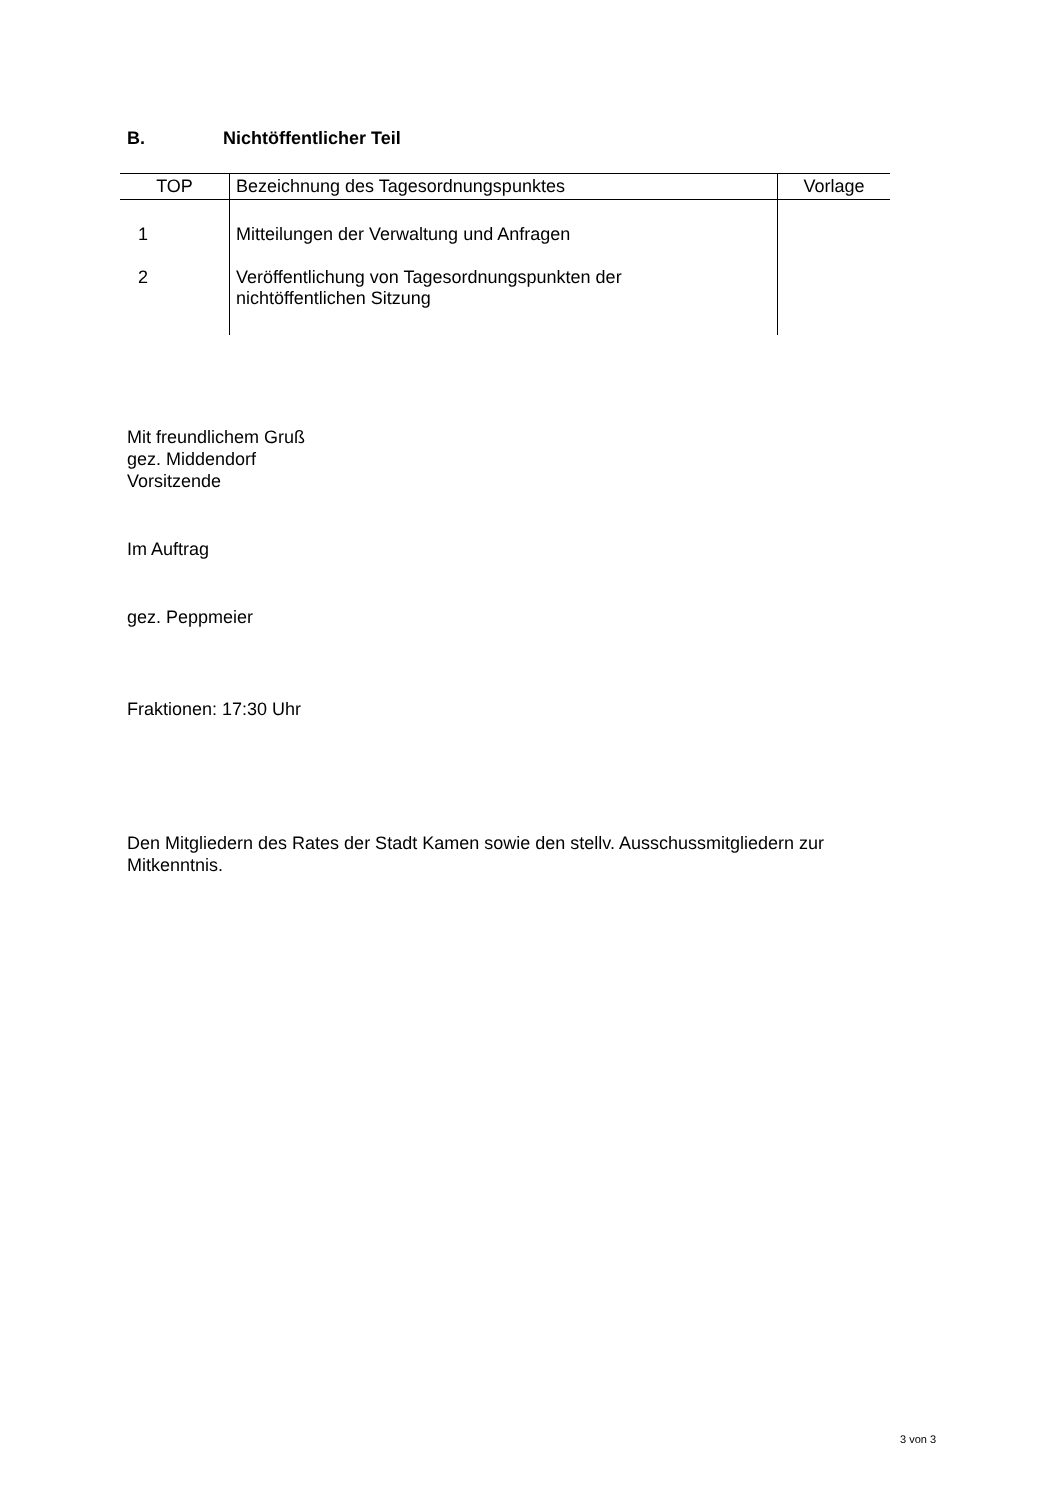B. Nichtöffentlicher Teil
| TOP | Bezeichnung des Tagesordnungspunktes | Vorlage |
| --- | --- | --- |
| 1 | Mitteilungen der Verwaltung und Anfragen | |
| 2 | Veröffentlichung von Tagesordnungspunkten der nichtöffentlichen Sitzung | |
Mit freundlichem Gruß
gez. Middendorf
Vorsitzende
Im Auftrag
gez. Peppmeier
Fraktionen: 17:30 Uhr
Den Mitgliedern des Rates der Stadt Kamen sowie den stellv. Ausschussmitgliedern zur
Mitkenntnis.
3 von 3